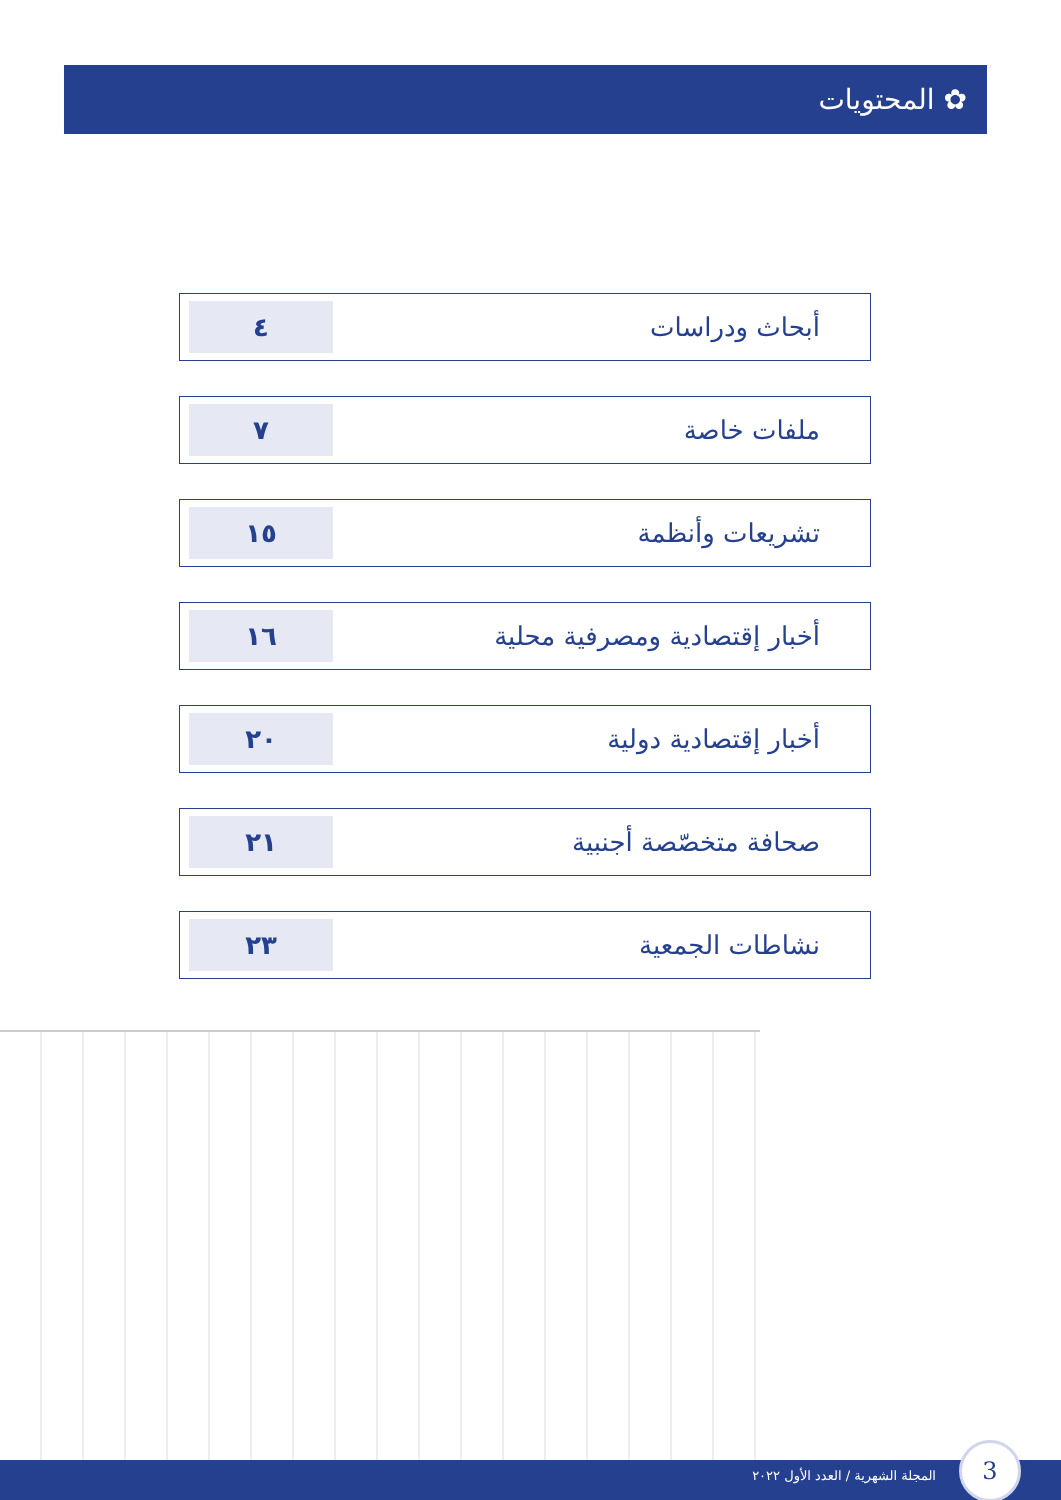✿ المحتويات
أبحاث ودراسات
٤
ملفات خاصة
٧
تشريعات وأنظمة
١٥
أخبار إقتصادية ومصرفية محلية
١٦
أخبار إقتصادية دولية
٢٠
صحافة متخصّصة أجنبية
٢١
نشاطات الجمعية
٢٣
المجلة الشهرية / العدد الأول ٢٠٢٢
3